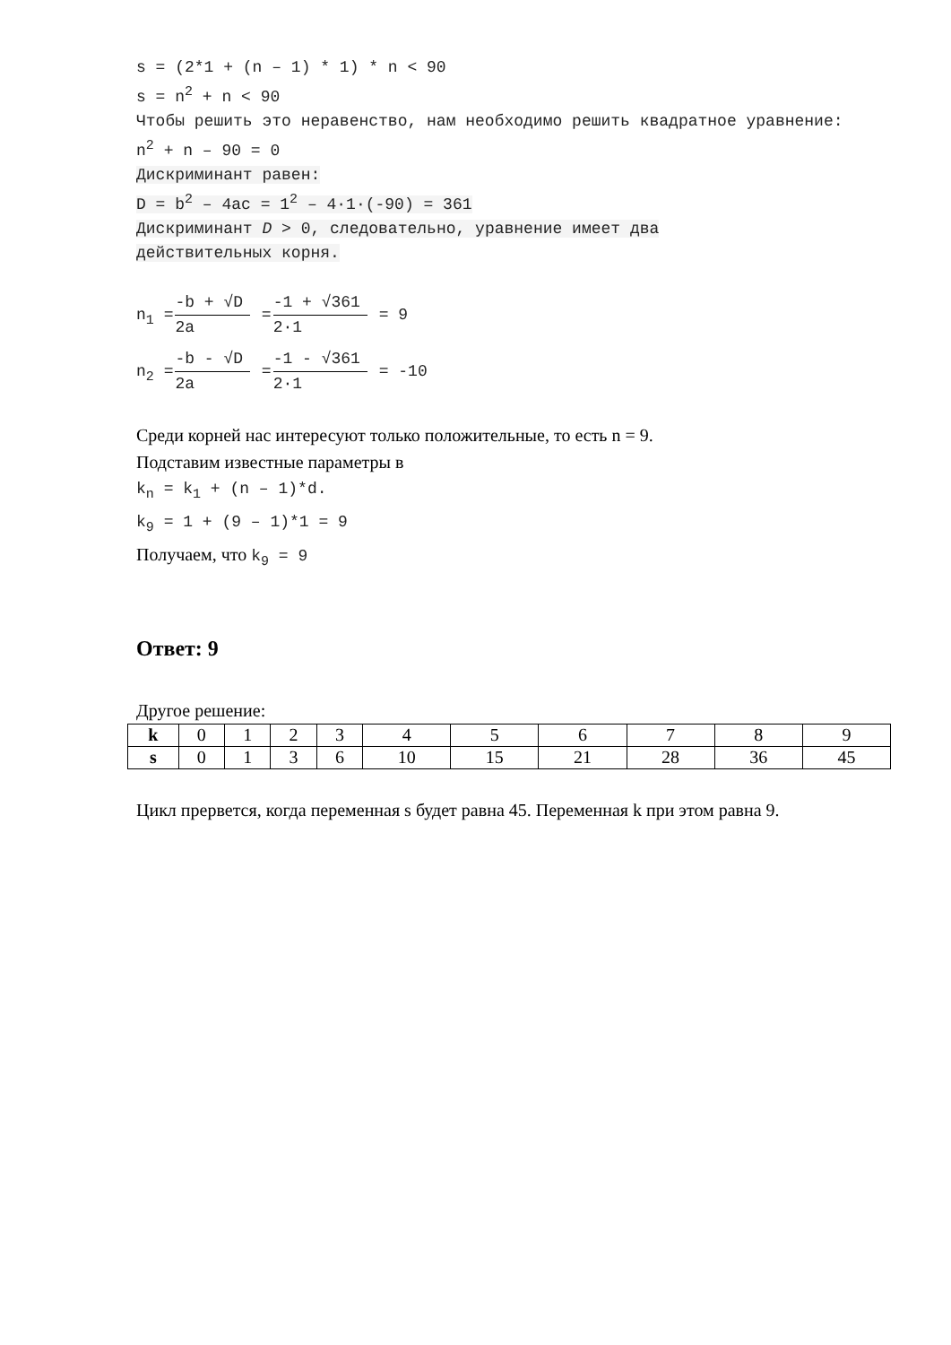s = (2*1 + (n – 1) * 1) * n < 90
s = n<sup>2</sup> + n < 90
Чтобы решить это неравенство, нам необходимо решить квадратное уравнение:
n<sup>2</sup> + n – 90 = 0
Дискриминант равен:
D = b<sup>2</sup> – 4ac = 1<sup>2</sup> – 4·1·(-90) = 361
Дискриминант D > 0, следовательно, уравнение имеет два
действительных корня.
n<sub>1</sub> =
-b + √D
2a
=
-1 + √361
2·1
= 9
n<sub>2</sub> =
-b - √D
2a
=
-1 - √361
2·1
= -10
Среди корней нас интересуют только положительные, то есть n = 9.
Подставим известные параметры в
k<sub>n</sub> = k<sub>1</sub> + (n – 1)*d.
k<sub>9</sub> = 1 + (9 – 1)*1 = 9
Получаем, что k<sub>9</sub> = 9
Ответ: 9
Другое решение:
| k | 0 | 1 | 2 | 3 | 4 | 5 | 6 | 7 | 8 | 9 |
| s | 0 | 1 | 3 | 6 | 10 | 15 | 21 | 28 | 36 | 45 |
Цикл прервется, когда переменная s будет равна 45. Переменная k при этом равна 9.